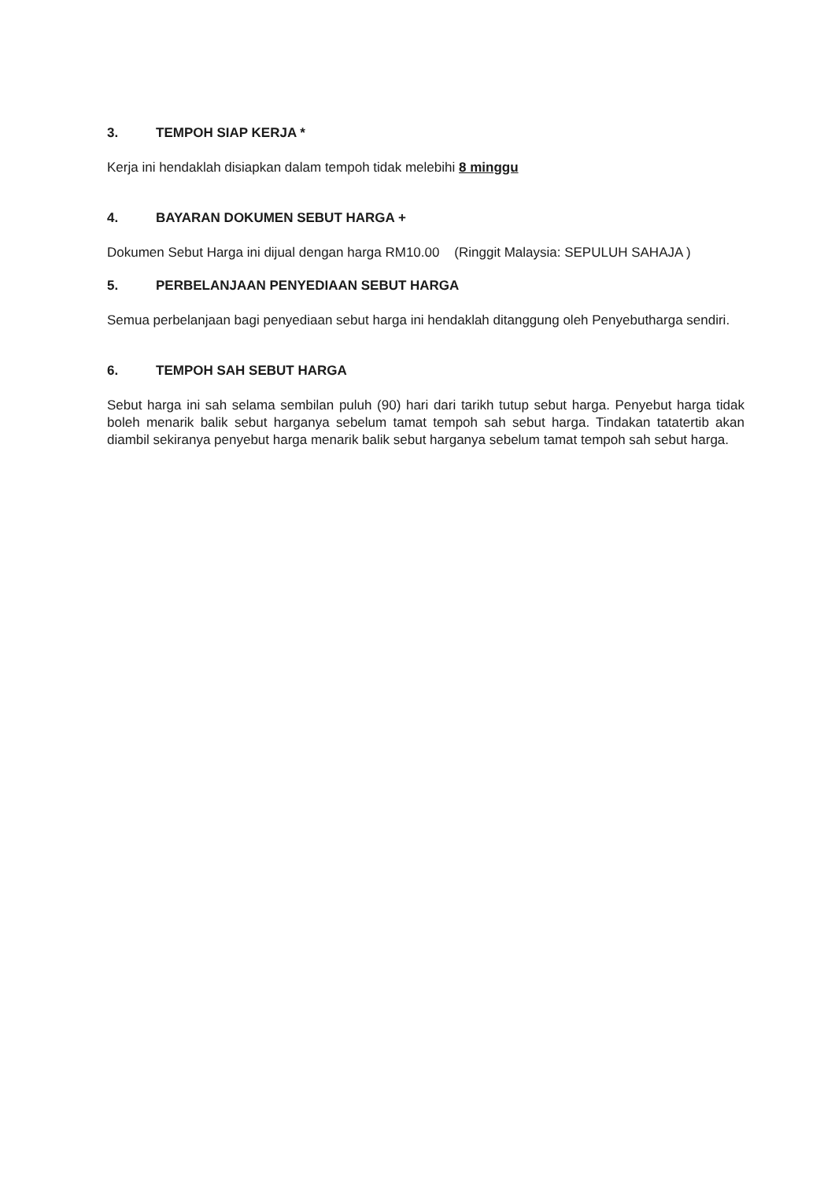3. TEMPOH SIAP KERJA *
Kerja ini hendaklah disiapkan dalam tempoh tidak melebihi 8 minggu
4. BAYARAN DOKUMEN SEBUT HARGA +
Dokumen Sebut Harga ini dijual dengan harga RM10.00 (Ringgit Malaysia: SEPULUH SAHAJA )
5. PERBELANJAAN PENYEDIAAN SEBUT HARGA
Semua perbelanjaan bagi penyediaan sebut harga ini hendaklah ditanggung oleh Penyebutharga sendiri.
6. TEMPOH SAH SEBUT HARGA
Sebut harga ini sah selama sembilan puluh (90) hari dari tarikh tutup sebut harga. Penyebut harga tidak boleh menarik balik sebut harganya sebelum tamat tempoh sah sebut harga. Tindakan tatatertib akan diambil sekiranya penyebut harga menarik balik sebut harganya sebelum tamat tempoh sah sebut harga.